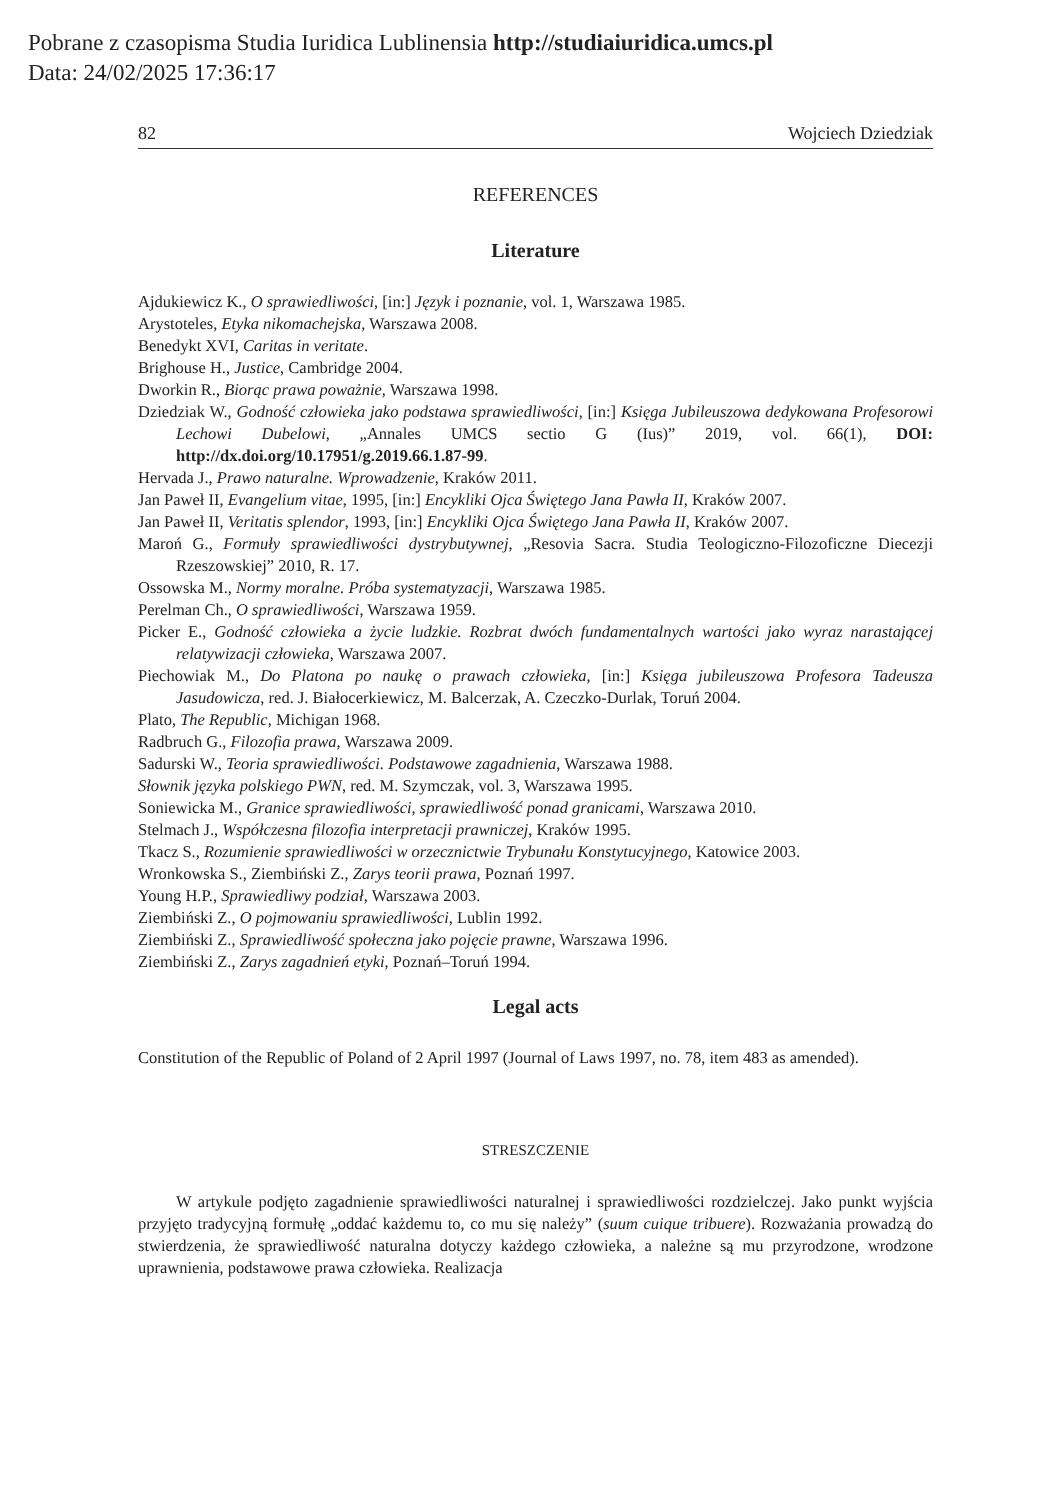Pobrane z czasopisma Studia Iuridica Lublinensia http://studiaiuridica.umcs.pl
Data: 24/02/2025 17:36:17
82 Wojciech Dziedziak
REFERENCES
Literature
Ajdukiewicz K., O sprawiedliwości, [in:] Język i poznanie, vol. 1, Warszawa 1985.
Arystoteles, Etyka nikomachejska, Warszawa 2008.
Benedykt XVI, Caritas in veritate.
Brighouse H., Justice, Cambridge 2004.
Dworkin R., Biorąc prawa poważnie, Warszawa 1998.
Dziedziak W., Godność człowieka jako podstawa sprawiedliwości, [in:] Księga Jubileuszowa dedykowana Profesorowi Lechowi Dubelowi, „Annales UMCS sectio G (Ius)” 2019, vol. 66(1), DOI: http://dx.doi.org/10.17951/g.2019.66.1.87-99.
Hervada J., Prawo naturalne. Wprowadzenie, Kraków 2011.
Jan Paweł II, Evangelium vitae, 1995, [in:] Encykliki Ojca Świętego Jana Pawła II, Kraków 2007.
Jan Paweł II, Veritatis splendor, 1993, [in:] Encykliki Ojca Świętego Jana Pawła II, Kraków 2007.
Maroń G., Formuły sprawiedliwości dystrybutywnej, „Resovia Sacra. Studia Teologiczno-Filozoficzne Diecezji Rzeszowskiej” 2010, R. 17.
Ossowska M., Normy moralne. Próba systematyzacji, Warszawa 1985.
Perelman Ch., O sprawiedliwości, Warszawa 1959.
Picker E., Godność człowieka a życie ludzkie. Rozbrat dwóch fundamentalnych wartości jako wyraz narastającej relatywizacji człowieka, Warszawa 2007.
Piechowiak M., Do Platona po naukę o prawach człowieka, [in:] Księga jubileuszowa Profesora Tadeusza Jasudowicza, red. J. Białocerkiewicz, M. Balcerzak, A. Czeczko-Durlak, Toruń 2004.
Plato, The Republic, Michigan 1968.
Radbruch G., Filozofia prawa, Warszawa 2009.
Sadurski W., Teoria sprawiedliwości. Podstawowe zagadnienia, Warszawa 1988.
Słownik języka polskiego PWN, red. M. Szymczak, vol. 3, Warszawa 1995.
Soniewicka M., Granice sprawiedliwości, sprawiedliwość ponad granicami, Warszawa 2010.
Stelmach J., Współczesna filozofia interpretacji prawniczej, Kraków 1995.
Tkacz S., Rozumienie sprawiedliwości w orzecznictwie Trybunału Konstytucyjnego, Katowice 2003.
Wronkowska S., Ziembiński Z., Zarys teorii prawa, Poznań 1997.
Young H.P., Sprawiedliwy podział, Warszawa 2003.
Ziembiński Z., O pojmowaniu sprawiedliwości, Lublin 1992.
Ziembiński Z., Sprawiedliwość społeczna jako pojęcie prawne, Warszawa 1996.
Ziembiński Z., Zarys zagadnień etyki, Poznań–Toruń 1994.
Legal acts
Constitution of the Republic of Poland of 2 April 1997 (Journal of Laws 1997, no. 78, item 483 as amended).
STRESZCZENIE
W artykule podjęto zagadnienie sprawiedliwości naturalnej i sprawiedliwości rozdzielczej. Jako punkt wyjścia przyjęto tradycyjną formułę „oddać każdemu to, co mu się należy” (suum cuique tribuere). Rozważania prowadzą do stwierdzenia, że sprawiedliwość naturalna dotyczy każdego człowieka, a należne są mu przyrodzone, wrodzone uprawnienia, podstawowe prawa człowieka. Realizacja